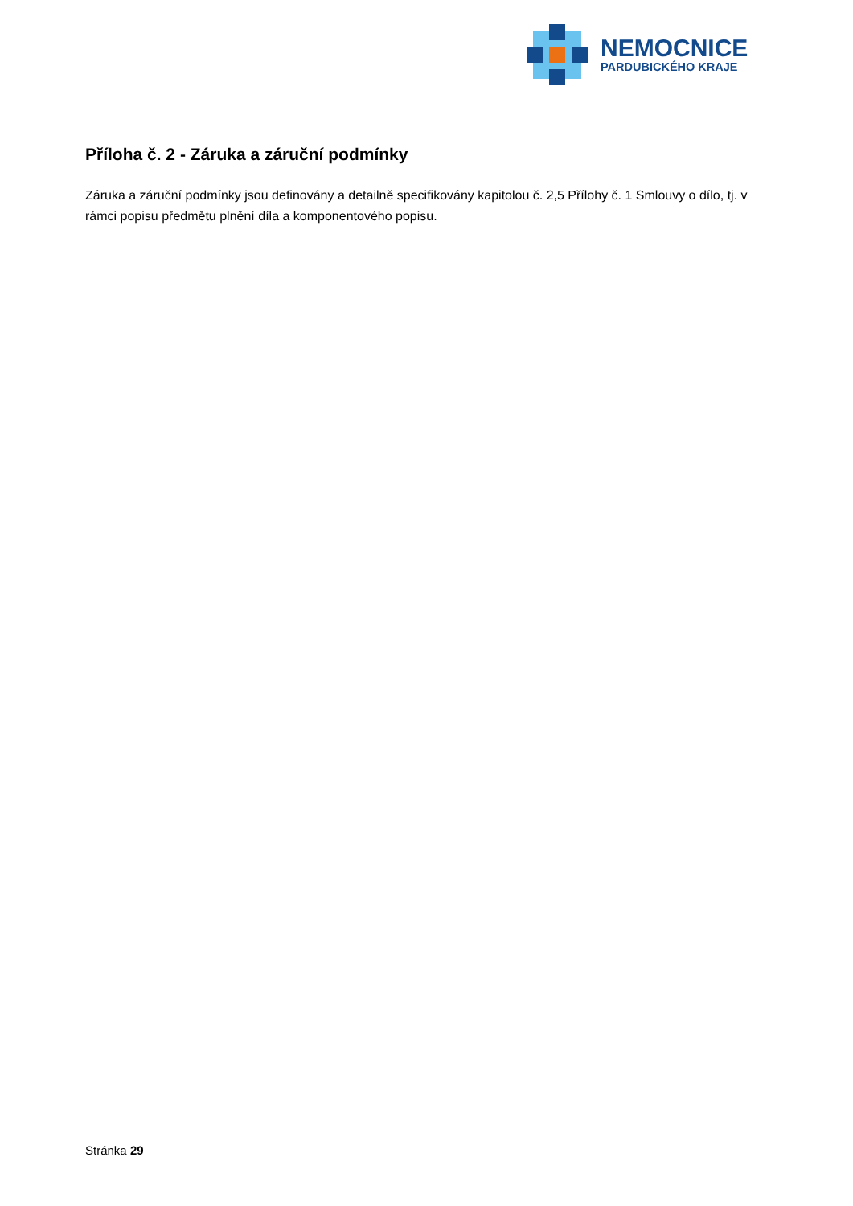NEMOCNICE
PARDUBICKÉHO KRAJE
Příloha č. 2 - Záruka a záruční podmínky
Záruka a záruční podmínky jsou definovány a detailně specifikovány kapitolou č. 2,5 Přílohy č. 1 Smlouvy o dílo, tj. v rámci popisu předmětu plnění díla a komponentového popisu.
Stránka 29